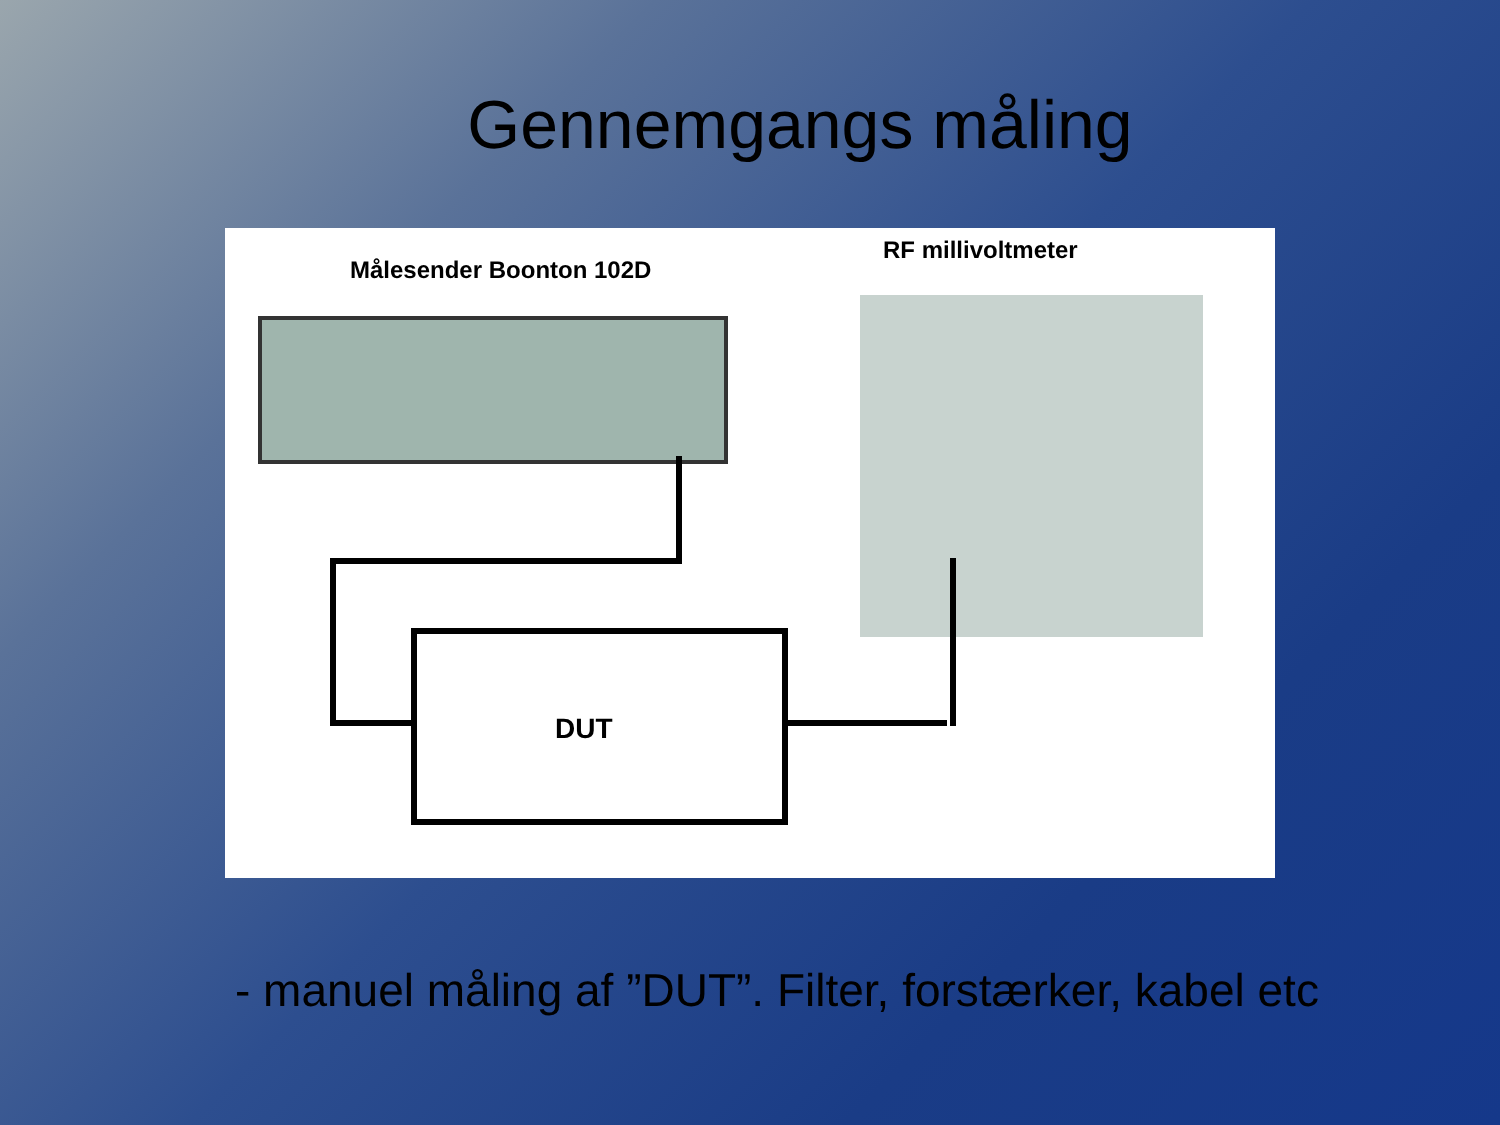Gennemgangs måling
Målesender Boonton 102D
RF millivoltmeter
DUT
- manuel måling af ”DUT”. Filter, forstærker, kabel etc